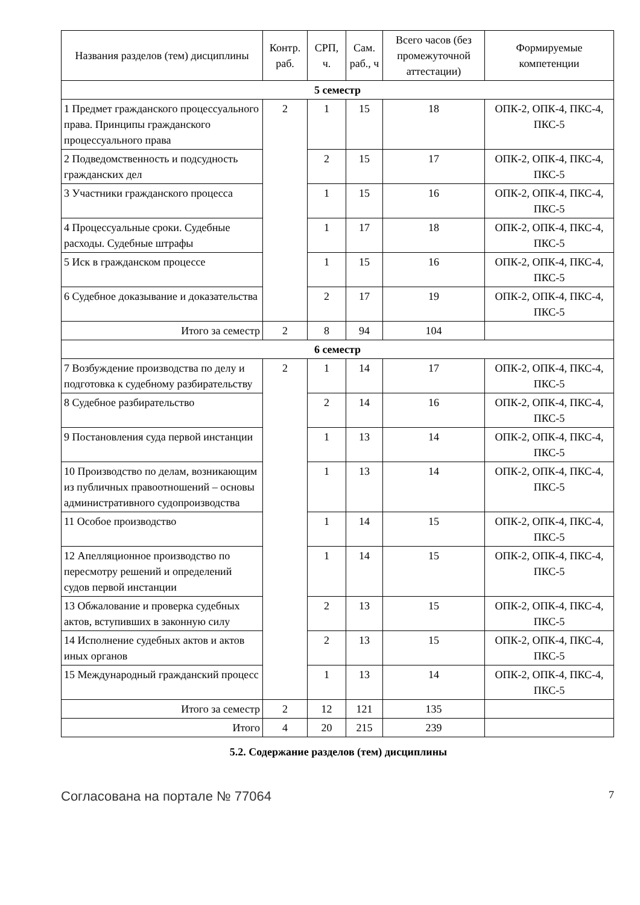| Названия разделов (тем) дисциплины | Контр. раб. | СРП, ч. | Сам. раб., ч | Всего часов (без промежуточной аттестации) | Формируемые компетенции |
| --- | --- | --- | --- | --- | --- |
| 5 семестр | | | | | |
| 1 Предмет гражданского процессуального права. Принципы гражданского процессуального права | 2 | 1 | 15 | 18 | ОПК-2, ОПК-4, ПКС-4, ПКС-5 |
| 2 Подведомственность и подсудность гражданских дел | | 2 | 15 | 17 | ОПК-2, ОПК-4, ПКС-4, ПКС-5 |
| 3 Участники гражданского процесса | | 1 | 15 | 16 | ОПК-2, ОПК-4, ПКС-4, ПКС-5 |
| 4 Процессуальные сроки. Судебные расходы. Судебные штрафы | | 1 | 17 | 18 | ОПК-2, ОПК-4, ПКС-4, ПКС-5 |
| 5 Иск в гражданском процессе | | 1 | 15 | 16 | ОПК-2, ОПК-4, ПКС-4, ПКС-5 |
| 6 Судебное доказывание и доказательства | | 2 | 17 | 19 | ОПК-2, ОПК-4, ПКС-4, ПКС-5 |
| Итого за семестр | 2 | 8 | 94 | 104 | |
| 6 семестр | | | | | |
| 7 Возбуждение производства по делу и подготовка к судебному разбирательству | 2 | 1 | 14 | 17 | ОПК-2, ОПК-4, ПКС-4, ПКС-5 |
| 8 Судебное разбирательство | | 2 | 14 | 16 | ОПК-2, ОПК-4, ПКС-4, ПКС-5 |
| 9 Постановления суда первой инстанции | | 1 | 13 | 14 | ОПК-2, ОПК-4, ПКС-4, ПКС-5 |
| 10 Производство по делам, возникающим из публичных правоотношений – основы административного судопроизводства | | 1 | 13 | 14 | ОПК-2, ОПК-4, ПКС-4, ПКС-5 |
| 11 Особое производство | | 1 | 14 | 15 | ОПК-2, ОПК-4, ПКС-4, ПКС-5 |
| 12 Апелляционное производство по пересмотру решений и определений судов первой инстанции | | 1 | 14 | 15 | ОПК-2, ОПК-4, ПКС-4, ПКС-5 |
| 13 Обжалование и проверка судебных актов, вступивших в законную силу | | 2 | 13 | 15 | ОПК-2, ОПК-4, ПКС-4, ПКС-5 |
| 14 Исполнение судебных актов и актов иных органов | | 2 | 13 | 15 | ОПК-2, ОПК-4, ПКС-4, ПКС-5 |
| 15 Международный гражданский процесс | | 1 | 13 | 14 | ОПК-2, ОПК-4, ПКС-4, ПКС-5 |
| Итого за семестр | 2 | 12 | 121 | 135 | |
| Итого | 4 | 20 | 215 | 239 | |
5.2. Содержание разделов (тем) дисциплины
Согласована на портале № 77064 7